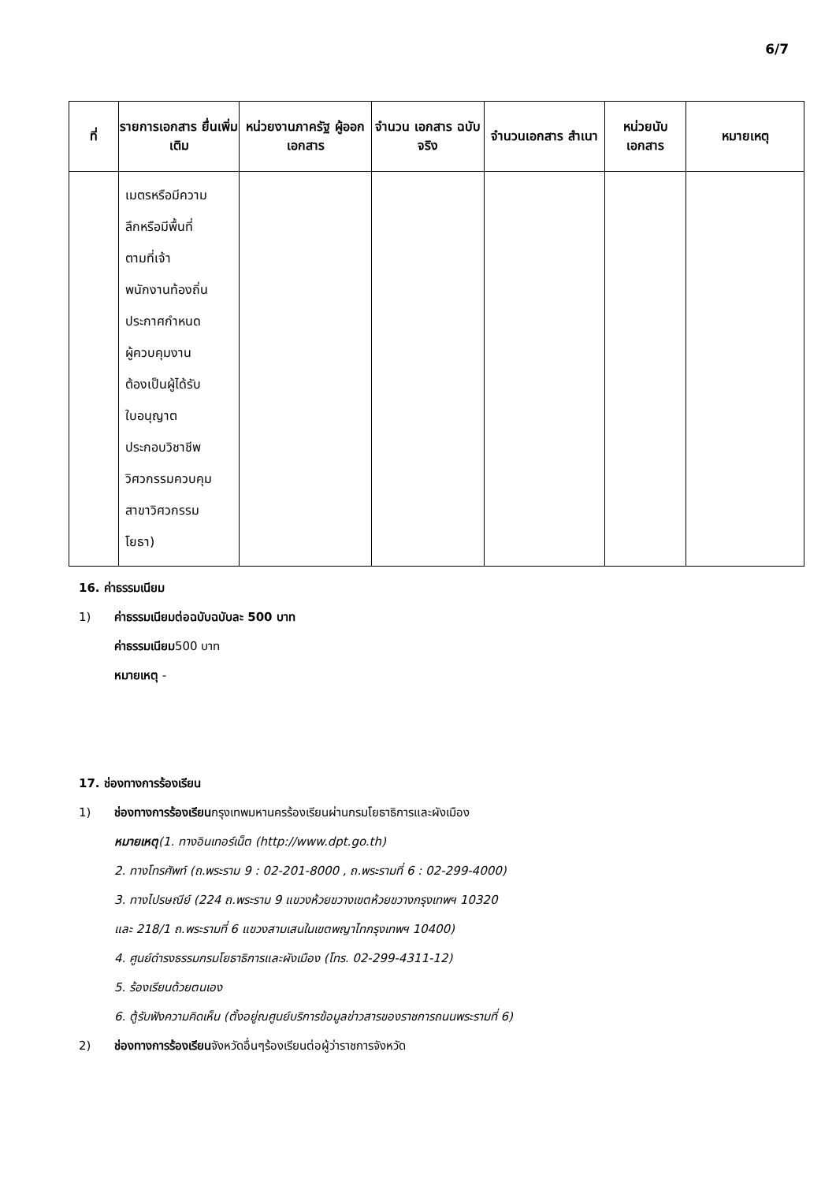6/7
| ที่ | รายการเอกสาร ยื่นเพิ่มเติม | หน่วยงานภาครัฐ ผู้ออกเอกสาร | จำนวน เอกสาร ฉบับจริง | จำนวนเอกสาร สำเนา | หน่วยนับ เอกสาร | หมายเหตุ |
| --- | --- | --- | --- | --- | --- | --- |
| | เมตรหรือมีความ ลึกหรือมีพื้นที่ ตามที่เจ้า พนักงานท้องถิ่น ประกาศกำหนด ผู้ควบคุมงาน ต้องเป็นผู้ได้รับ ใบอนุญาต ประกอบวิชาชีพ วิศวกรรมควบคุม สาขาวิศวกรรม โยธา) | | | | | |
16. ค่าธรรมเนียม
1) ค่าธรรมเนียมต่อฉบับฉบับละ 500 บาท
ค่าธรรมเนียม500 บาท
หมายเหตุ -
17. ช่องทางการร้องเรียน
1) ช่องทางการร้องเรียนกรุงเทพมหานครร้องเรียนผ่านกรมโยธาธิการและผังเมือง
หมายเหตุ(1. ทางอินเทอร์เน็ต (http://www.dpt.go.th)
2. ทางโทรศัพท์ (ถ.พระราม 9 : 02-201-8000 , ถ.พระรามที่ 6 : 02-299-4000)
3. ทางไปรษณีย์ (224 ถ.พระราม 9 แขวงห้วยขวางเขตห้วยขวางกรุงเทพฯ 10320
และ 218/1 ถ.พระรามที่ 6 แขวงสามเสนในเขตพญาไทกรุงเทพฯ 10400)
4. ศูนย์ดำรงธรรมกรมโยธาธิการและผังเมือง (โทร. 02-299-4311-12)
5. ร้องเรียนด้วยตนเอง
6. ตู้รับฟังความคิดเห็น (ตั้งอยู่ณศูนย์บริการข้อมูลข่าวสารของราชการถนนพระรามที่ 6)
2) ช่องทางการร้องเรียนจังหวัดอื่นๆร้องเรียนต่อผู้ว่าราชการจังหวัด